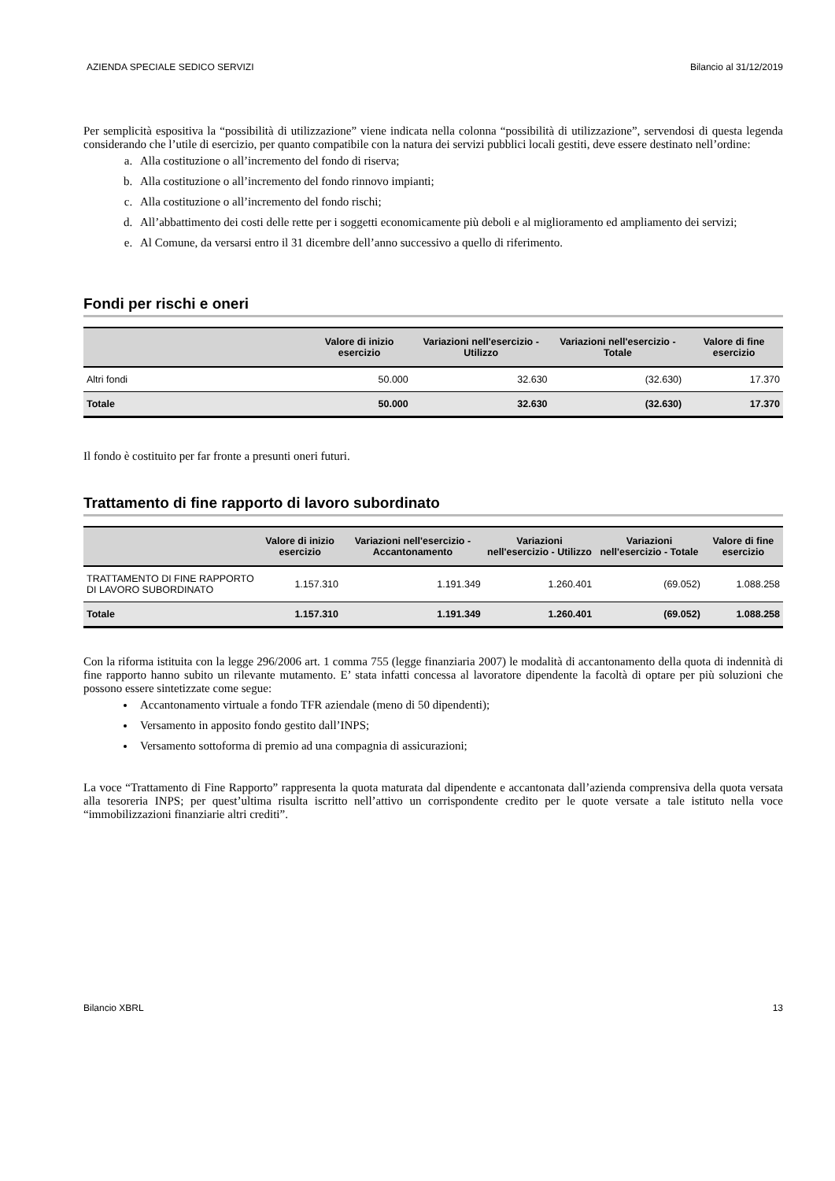AZIENDA SPECIALE SEDICO SERVIZI Bilancio al 31/12/2019
Per semplicità espositiva la “possibilità di utilizzazione” viene indicata nella colonna “possibilità di utilizzazione”, servendosi di questa legenda considerando che l’utile di esercizio, per quanto compatibile con la natura dei servizi pubblici locali gestiti, deve essere destinato nell’ordine:
a. Alla costituzione o all’incremento del fondo di riserva;
b. Alla costituzione o all’incremento del fondo rinnovo impianti;
c. Alla costituzione o all’incremento del fondo rischi;
d. All’abbattimento dei costi delle rette per i soggetti economicamente più deboli e al miglioramento ed ampliamento dei servizi;
e. Al Comune, da versarsi entro il 31 dicembre dell’anno successivo a quello di riferimento.
Fondi per rischi e oneri
| | Valore di inizio esercizio | Variazioni nell'esercizio - Utilizzo | Variazioni nell'esercizio - Totale | Valore di fine esercizio |
| --- | --- | --- | --- | --- |
| Altri fondi | 50.000 | 32.630 | (32.630) | 17.370 |
| Totale | 50.000 | 32.630 | (32.630) | 17.370 |
Il fondo è costituito per far fronte a presunti oneri futuri.
Trattamento di fine rapporto di lavoro subordinato
| | Valore di inizio esercizio | Variazioni nell'esercizio - Accantonamento | Variazioni nell'esercizio - Utilizzo | Variazioni nell'esercizio - Totale | Valore di fine esercizio |
| --- | --- | --- | --- | --- | --- |
| TRATTAMENTO DI FINE RAPPORTO DI LAVORO SUBORDINATO | 1.157.310 | 1.191.349 | 1.260.401 | (69.052) | 1.088.258 |
| Totale | 1.157.310 | 1.191.349 | 1.260.401 | (69.052) | 1.088.258 |
Con la riforma istituita con la legge 296/2006 art. 1 comma 755 (legge finanziaria 2007) le modalità di accantonamento della quota di indennità di fine rapporto hanno subito un rilevante mutamento. E’ stata infatti concessa al lavoratore dipendente la facoltà di optare per più soluzioni che possono essere sintetizzate come segue:
Accantonamento virtuale a fondo TFR aziendale (meno di 50 dipendenti);
Versamento in apposito fondo gestito dall’INPS;
Versamento sottoforma di premio ad una compagnia di assicurazioni;
La voce “Trattamento di Fine Rapporto” rappresenta la quota maturata dal dipendente e accantonata dall’azienda comprensiva della quota versata alla tesoreria INPS; per quest’ultima risulta iscritto nell’attivo un corrispondente credito per le quote versate a tale istituto nella voce “immobilizzazioni finanziarie altri crediti”.
Bilancio XBRL 13